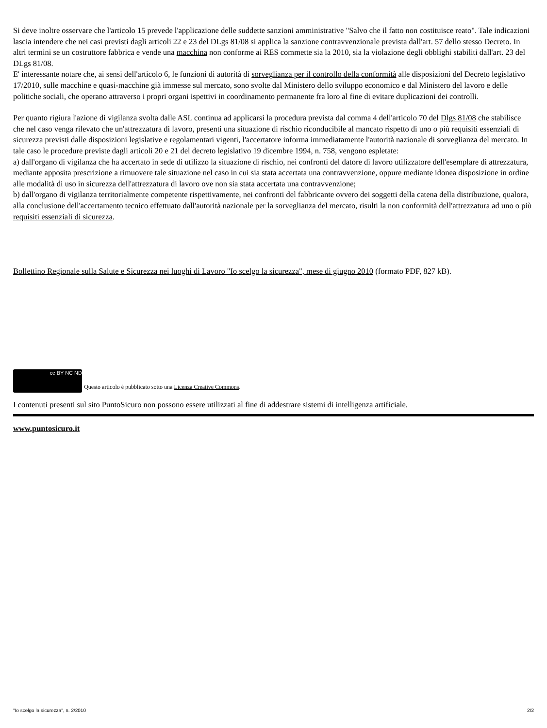Si deve inoltre osservare che l'articolo 15 prevede l'applicazione delle suddette sanzioni amministrative "Salvo che il fatto non costituisce reato". Tale indicazioni lascia intendere che nei casi previsti dagli articoli 22 e 23 del DLgs 81/08 si applica la sanzione contravvenzionale prevista dall'art. 57 dello stesso Decreto. In altri termini se un costruttore fabbrica e vende una macchina non conforme ai RES commette sia la 2010, sia la violazione degli obblighi stabiliti dall'art. 23 del DLgs 81/08.
E' interessante notare che, ai sensi dell'articolo 6, le funzioni di autorità di sorveglianza per il controllo della conformità alle disposizioni del Decreto legislativo 17/2010, sulle macchine e quasi-macchine già immesse sul mercato, sono svolte dal Ministero dello sviluppo economico e dal Ministero del lavoro e delle politiche sociali, che operano attraverso i propri organi ispettivi in coordinamento permanente fra loro al fine di evitare duplicazioni dei controlli.
Per quanto rigiura l'azione di vigilanza svolta dalle ASL continua ad applicarsi la procedura prevista dal comma 4 dell'articolo 70 del Dlgs 81/08 che stabilisce che nel caso venga rilevato che un'attrezzatura di lavoro, presenti una situazione di rischio riconducibile al mancato rispetto di uno o più requisiti essenziali di sicurezza previsti dalle disposizioni legislative e regolamentari vigenti, l'accertatore informa immediatamente l'autorità nazionale di sorveglianza del mercato. In tale caso le procedure previste dagli articoli 20 e 21 del decreto legislativo 19 dicembre 1994, n. 758, vengono espletate:
a) dall'organo di vigilanza che ha accertato in sede di utilizzo la situazione di rischio, nei confronti del datore di lavoro utilizzatore dell'esemplare di attrezzatura, mediante apposita prescrizione a rimuovere tale situazione nel caso in cui sia stata accertata una contravvenzione, oppure mediante idonea disposizione in ordine alle modalità di uso in sicurezza dell'attrezzatura di lavoro ove non sia stata accertata una contravvenzione;
b) dall'organo di vigilanza territorialmente competente rispettivamente, nei confronti del fabbricante ovvero dei soggetti della catena della distribuzione, qualora, alla conclusione dell'accertamento tecnico effettuato dall'autorità nazionale per la sorveglianza del mercato, risulti la non conformità dell'attrezzatura ad uno o più requisiti essenziali di sicurezza.
Bollettino Regionale sulla Salute e Sicurezza nei luoghi di Lavoro "Io scelgo la sicurezza", mese di giugno 2010 (formato PDF, 827 kB).
cc BY NC ND Questo articolo è pubblicato sotto una Licenza Creative Commons.
I contenuti presenti sul sito PuntoSicuro non possono essere utilizzati al fine di addestrare sistemi di intelligenza artificiale.
www.puntosicuro.it
"Io scelgo la sicurezza", n. 2/2010 2/2